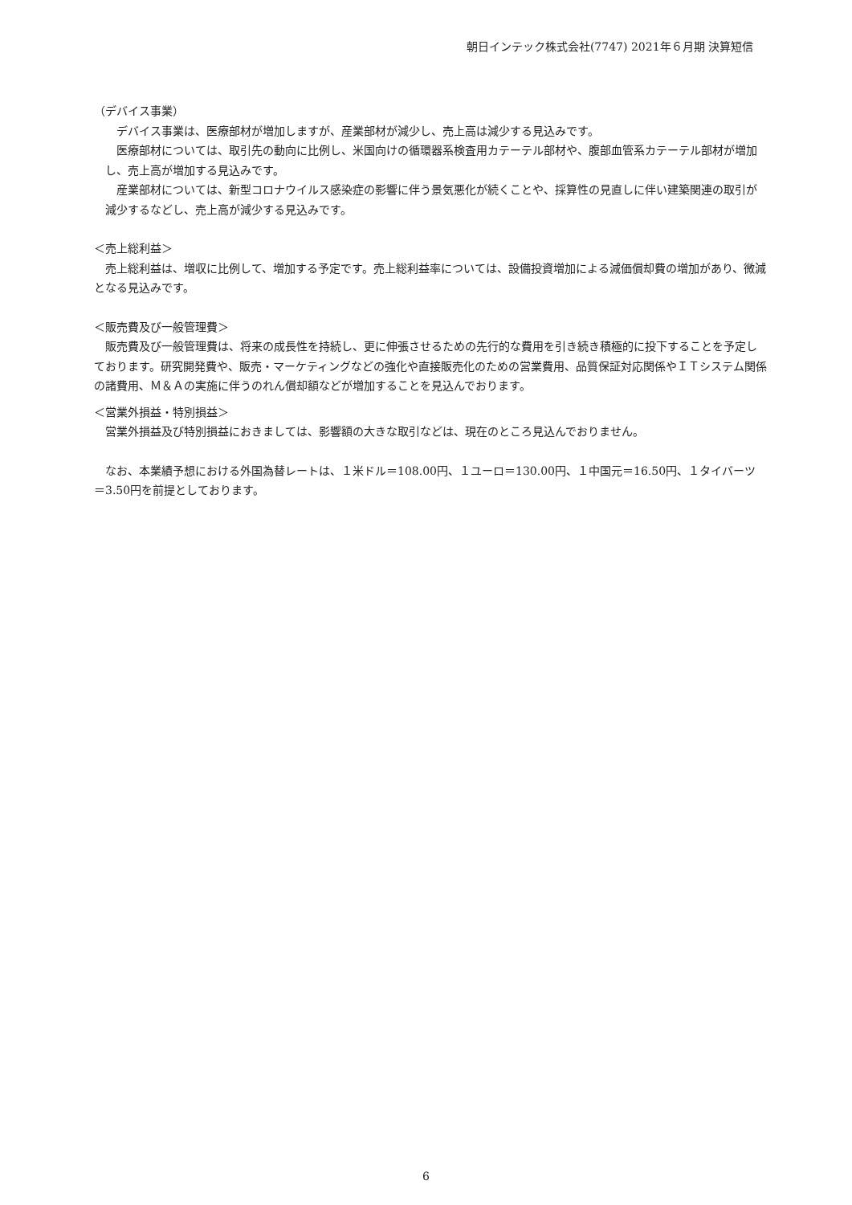朝日インテック株式会社(7747) 2021年６月期 決算短信
（デバイス事業）
デバイス事業は、医療部材が増加しますが、産業部材が減少し、売上高は減少する見込みです。
医療部材については、取引先の動向に比例し、米国向けの循環器系検査用カテーテル部材や、腹部血管系カテーテル部材が増加し、売上高が増加する見込みです。
産業部材については、新型コロナウイルス感染症の影響に伴う景気悪化が続くことや、採算性の見直しに伴い建築関連の取引が減少するなどし、売上高が減少する見込みです。
＜売上総利益＞
売上総利益は、増収に比例して、増加する予定です。売上総利益率については、設備投資増加による減価償却費の増加があり、微減となる見込みです。
＜販売費及び一般管理費＞
販売費及び一般管理費は、将来の成長性を持続し、更に伸張させるための先行的な費用を引き続き積極的に投下することを予定しております。研究開発費や、販売・マーケティングなどの強化や直接販売化のための営業費用、品質保証対応関係やＩＴシステム関係の諸費用、Ｍ＆Ａの実施に伴うのれん償却額などが増加することを見込んでおります。
＜営業外損益・特別損益＞
営業外損益及び特別損益におきましては、影響額の大きな取引などは、現在のところ見込んでおりません。
なお、本業績予想における外国為替レートは、１米ドル＝108.00円、１ユーロ＝130.00円、１中国元＝16.50円、１タイバーツ＝3.50円を前提としております。
6